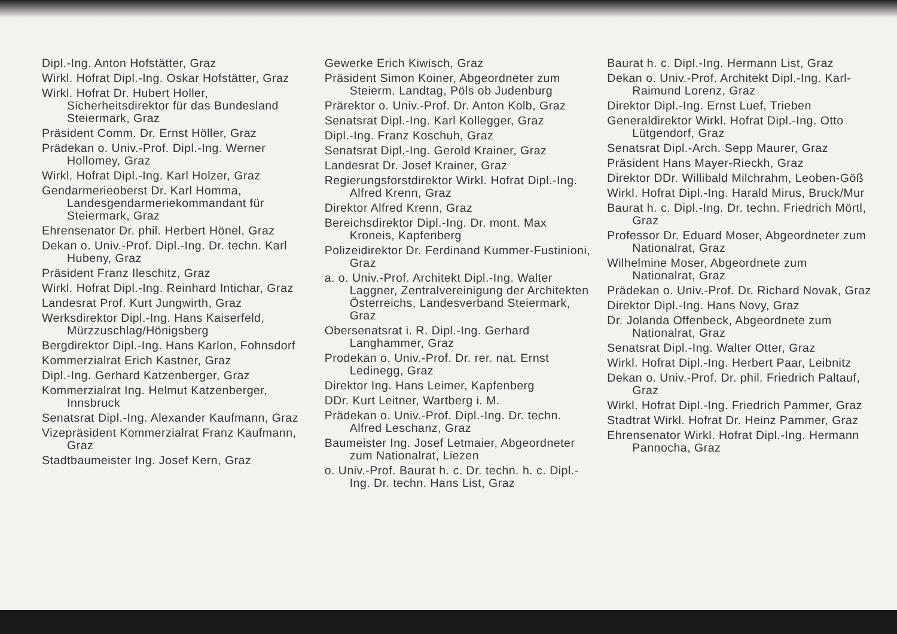Dipl.-Ing. Anton Hofstätter, Graz
Wirkl. Hofrat Dipl.-Ing. Oskar Hofstätter, Graz
Wirkl. Hofrat Dr. Hubert Holler, Sicherheitsdirektor für das Bundesland Steiermark, Graz
Präsident Comm. Dr. Ernst Höller, Graz
Prädekan o. Univ.-Prof. Dipl.-Ing. Werner Hollomey, Graz
Wirkl. Hofrat Dipl.-Ing. Karl Holzer, Graz
Gendarmerieoberst Dr. Karl Homma, Landesgendarmeriekommandant für Steiermark, Graz
Ehrensenator Dr. phil. Herbert Hönel, Graz
Dekan o. Univ.-Prof. Dipl.-Ing. Dr. techn. Karl Hubeny, Graz
Präsident Franz Ileschitz, Graz
Wirkl. Hofrat Dipl.-Ing. Reinhard Intichar, Graz
Landesrat Prof. Kurt Jungwirth, Graz
Werksdirektor Dipl.-Ing. Hans Kaiserfeld, Mürzzuschlag/Hönigsberg
Bergdirektor Dipl.-Ing. Hans Karlon, Fohnsdorf
Kommerzialrat Erich Kastner, Graz
Dipl.-Ing. Gerhard Katzenberger, Graz
Kommerzialrat Ing. Helmut Katzenberger, Innsbruck
Senatsrat Dipl.-Ing. Alexander Kaufmann, Graz
Vizepräsident Kommerzialrat Franz Kaufmann, Graz
Stadtbaumeister Ing. Josef Kern, Graz
Gewerke Erich Kiwisch, Graz
Präsident Simon Koiner, Abgeordneter zum Steierm. Landtag, Pöls ob Judenburg
Prärektor o. Univ.-Prof. Dr. Anton Kolb, Graz
Senatsrat Dipl.-Ing. Karl Kollegger, Graz
Dipl.-Ing. Franz Koschuh, Graz
Senatsrat Dipl.-Ing. Gerold Krainer, Graz
Landesrat Dr. Josef Krainer, Graz
Regierungsforstdirektor Wirkl. Hofrat Dipl.-Ing. Alfred Krenn, Graz
Direktor Alfred Krenn, Graz
Bereichsdirektor Dipl.-Ing. Dr. mont. Max Kroneis, Kapfenberg
Polizeidirektor Dr. Ferdinand Kummer-Fustinioni, Graz
a. o. Univ.-Prof. Architekt Dipl.-Ing. Walter Laggner, Zentralvereinigung der Architekten Österreichs, Landesverband Steiermark, Graz
Obersenatsrat i. R. Dipl.-Ing. Gerhard Langhammer, Graz
Prodekan o. Univ.-Prof. Dr. rer. nat. Ernst Ledinegg, Graz
Direktor Ing. Hans Leimer, Kapfenberg
DDr. Kurt Leitner, Wartberg i. M.
Prädekan o. Univ.-Prof. Dipl.-Ing. Dr. techn. Alfred Leschanz, Graz
Baumeister Ing. Josef Letmaier, Abgeordneter zum Nationalrat, Liezen
o. Univ.-Prof. Baurat h. c. Dr. techn. h. c. Dipl.-Ing. Dr. techn. Hans List, Graz
Baurat h. c. Dipl.-Ing. Hermann List, Graz
Dekan o. Univ.-Prof. Architekt Dipl.-Ing. Karl-Raimund Lorenz, Graz
Direktor Dipl.-Ing. Ernst Luef, Trieben
Generaldirektor Wirkl. Hofrat Dipl.-Ing. Otto Lütgendorf, Graz
Senatsrat Dipl.-Arch. Sepp Maurer, Graz
Präsident Hans Mayer-Rieckh, Graz
Direktor DDr. Willibald Milchrahm, Leoben-Göß
Wirkl. Hofrat Dipl.-Ing. Harald Mirus, Bruck/Mur
Baurat h. c. Dipl.-Ing. Dr. techn. Friedrich Mörtl, Graz
Professor Dr. Eduard Moser, Abgeordneter zum Nationalrat, Graz
Wilhelmine Moser, Abgeordnete zum Nationalrat, Graz
Prädekan o. Univ.-Prof. Dr. Richard Novak, Graz
Direktor Dipl.-Ing. Hans Novy, Graz
Dr. Jolanda Offenbeck, Abgeordnete zum Nationalrat, Graz
Senatsrat Dipl.-Ing. Walter Otter, Graz
Wirkl. Hofrat Dipl.-Ing. Herbert Paar, Leibnitz
Dekan o. Univ.-Prof. Dr. phil. Friedrich Paltauf, Graz
Wirkl. Hofrat Dipl.-Ing. Friedrich Pammer, Graz
Stadtrat Wirkl. Hofrat Dr. Heinz Pammer, Graz
Ehrensenator Wirkl. Hofrat Dipl.-Ing. Hermann Pannocha, Graz